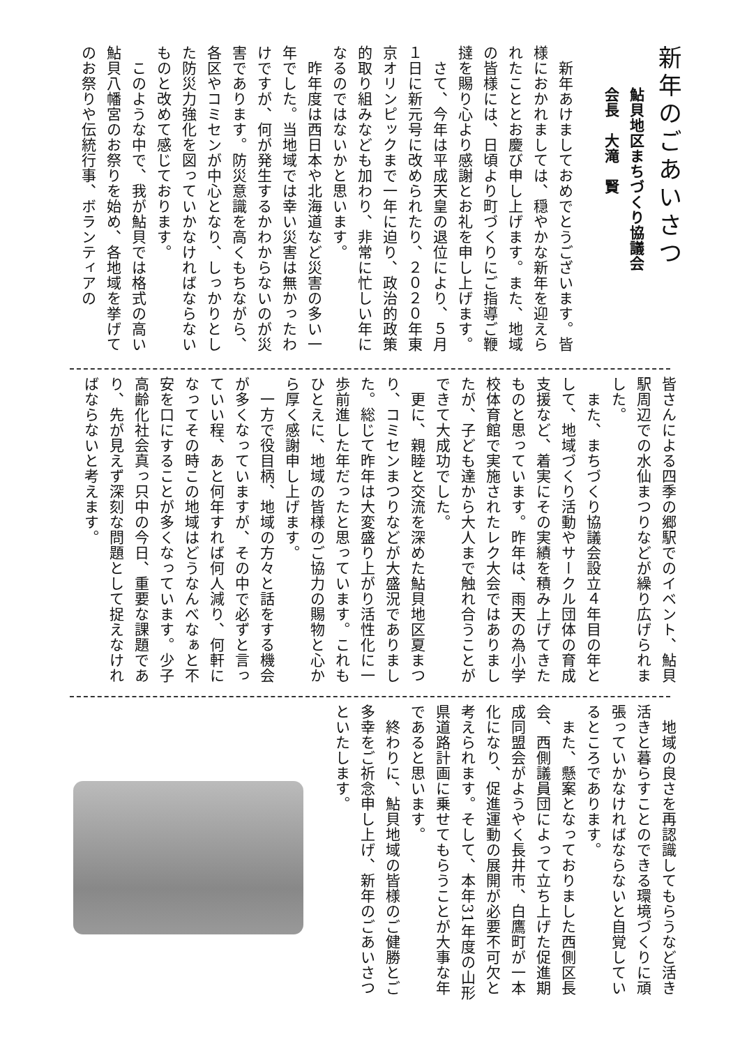新年のごあいさつ
鮎貝地区まちづくり協議会
会長　大滝　賢
　新年あけましておめでとうございます。皆様におかれましては、穏やかな新年を迎えられたこととお慶び申し上げます。また、地域の皆様には、日頃より町づくりにご指導ご鞭撻を賜り心より感謝とお礼を申し上げます。
　さて、今年は平成天皇の退位により、５月１日に新元号に改められたり、２０２０年東京オリンピックまで一年に迫り、政治的政策的取り組みなども加わり、非常に忙しい年になるのではないかと思います。
　昨年度は西日本や北海道など災害の多い一年でした。当地域では幸い災害は無かったわけですが、何が発生するかわからないのが災害であります。防災意識を高くもちながら、各区やコミセンが中心となり、しっかりとした防災力強化を図っていかなければならないものと改めて感じております。
　このような中で、我が鮎貝では格式の高い鮎貝八幡宮のお祭りを始め、各地域を挙げてのお祭りや伝統行事、ボランティアの
皆さんによる四季の郷駅でのイベント、鮎貝駅周辺での水仙まつりなどが繰り広げられました。
　また、まちづくり協議会設立４年目の年として、地域づくり活動やサークル団体の育成支援など、着実にその実績を積み上げてきたものと思っています。昨年は、雨天の為小学校体育館で実施されたレク大会ではありましたが、子ども達から大人まで触れ合うことができて大成功でした。
　更に、親睦と交流を深めた鮎貝地区夏まつり、コミセンまつりなどが大盛況でありました。総じて昨年は大変盛り上がり活性化に一歩前進した年だったと思っています。これもひとえに、地域の皆様のご協力の賜物と心から厚く感謝申し上げます。
　一方で役目柄、地域の方々と話をする機会が多くなっていますが、その中で必ずと言っていい程、あと何年すれば何人減り、何軒になってその時この地域はどうなんべなぁと不安を口にすることが多くなっています。少子高齢化社会真っ只中の今日、重要な課題であり、先が見えず深刻な問題として捉えなければならないと考えます。
　地域の良さを再認識してもらうなど活き活きと暮らすことのできる環境づくりに頑張っていかなければならないと自覚しているところであります。
　また、懸案となっておりました西側区長会、西側議員団によって立ち上げた促進期成同盟会がようやく長井市、白鷹町が一本化になり、促進運動の展開が必要不可欠と考えられます。そして、本年31年度の山形県道路計画に乗せてもらうことが大事な年であると思います。
　終わりに、鮎貝地域の皆様のご健勝とご多幸をご祈念申し上げ、新年のごあいさつといたします。